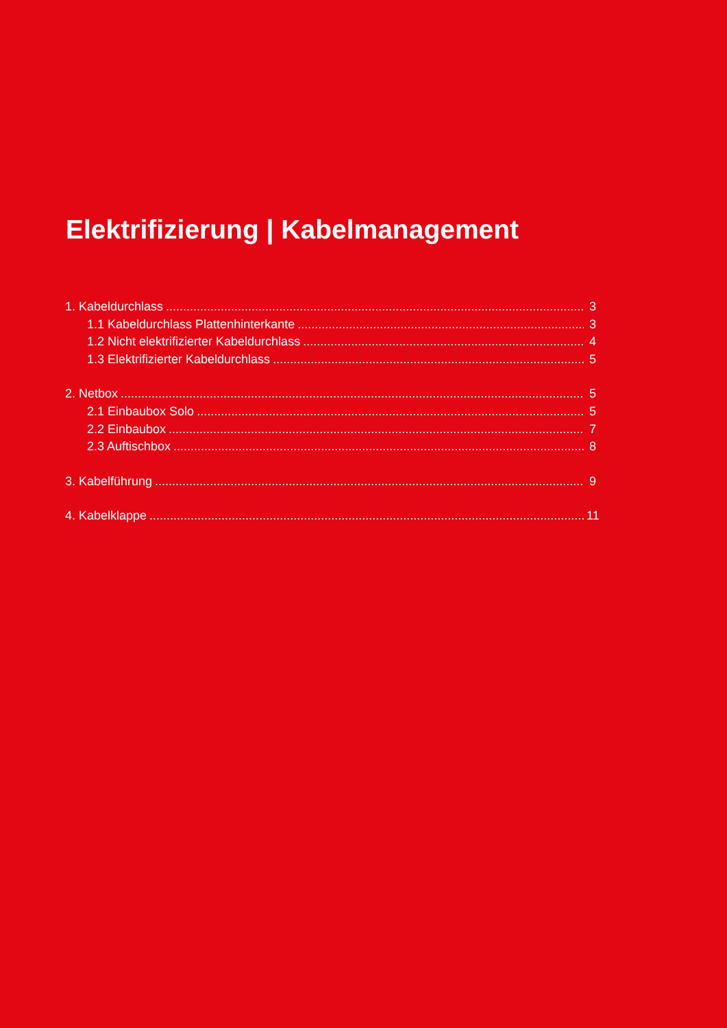Elektrifizierung | Kabelmanagement
1. Kabeldurchlass 3
1.1 Kabeldurchlass Plattenhinterkante 3
1.2 Nicht elektrifizierter Kabeldurchlass 4
1.3 Elektrifizierter Kabeldurchlass 5
2. Netbox 5
2.1 Einbaubox Solo 5
2.2 Einbaubox 7
2.3 Auftischbox 8
3. Kabelführung 9
4. Kabelklappe 11